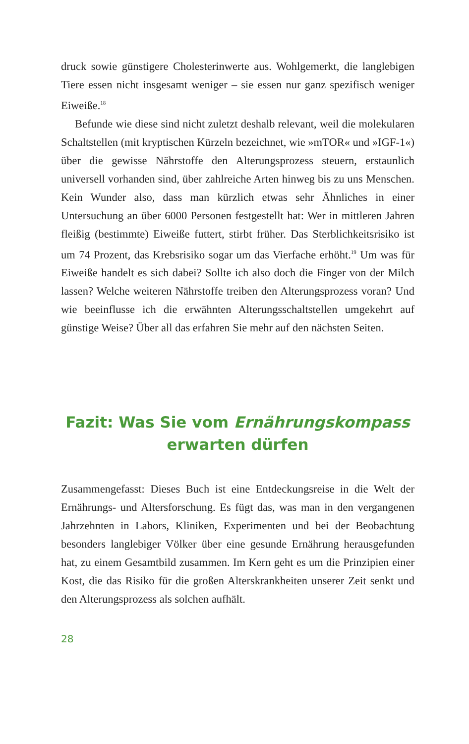druck sowie günstigere Cholesterinwerte aus. Wohlgemerkt, die langlebigen Tiere essen nicht insgesamt weniger – sie essen nur ganz spezifisch weniger Eiweiße.<sup>18</sup>
Befunde wie diese sind nicht zuletzt deshalb relevant, weil die molekularen Schaltstellen (mit kryptischen Kürzeln bezeichnet, wie »mTOR« und »IGF-1«) über die gewisse Nährstoffe den Alterungsprozess steuern, erstaunlich universell vorhanden sind, über zahlreiche Arten hinweg bis zu uns Menschen. Kein Wunder also, dass man kürzlich etwas sehr Ähnliches in einer Untersuchung an über 6000 Personen festgestellt hat: Wer in mittleren Jahren fleißig (bestimmte) Eiweiße futtert, stirbt früher. Das Sterblichkeitsrisiko ist um 74 Prozent, das Krebsrisiko sogar um das Vierfache erhöht.<sup>19</sup> Um was für Eiweiße handelt es sich dabei? Sollte ich also doch die Finger von der Milch lassen? Welche weiteren Nährstoffe treiben den Alterungsprozess voran? Und wie beeinflusse ich die erwähnten Alterungsschaltstellen umgekehrt auf günstige Weise? Über all das erfahren Sie mehr auf den nächsten Seiten.
Fazit: Was Sie vom Ernährungskompass
erwarten dürfen
Zusammengefasst: Dieses Buch ist eine Entdeckungsreise in die Welt der Ernährungs- und Altersforschung. Es fügt das, was man in den vergangenen Jahrzehnten in Labors, Kliniken, Experimenten und bei der Beobachtung besonders langlebiger Völker über eine gesunde Ernährung herausgefunden hat, zu einem Gesamtbild zusammen. Im Kern geht es um die Prinzipien einer Kost, die das Risiko für die großen Alterskrankheiten unserer Zeit senkt und den Alterungsprozess als solchen aufhält.
28